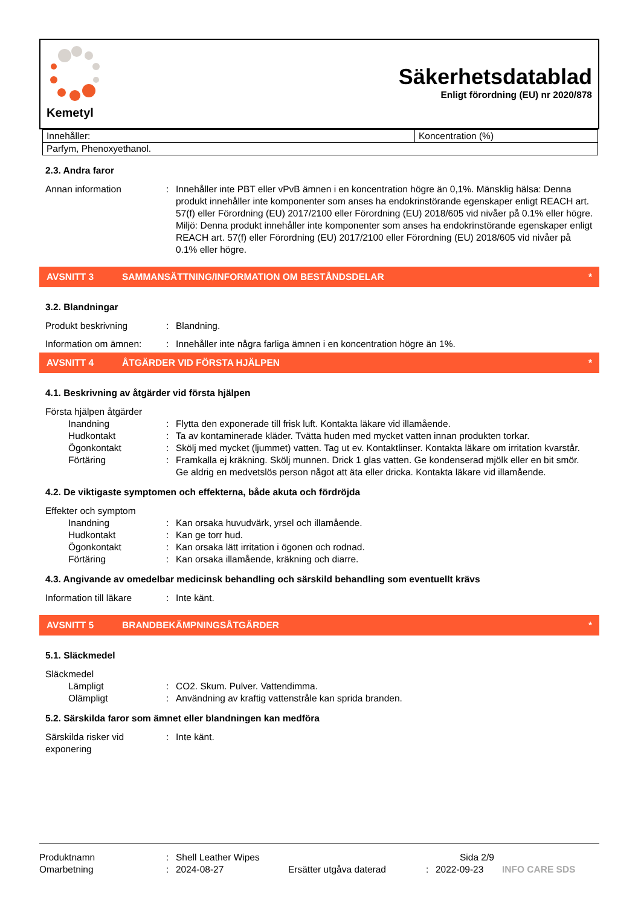Kemetyl
Säkerhetsdatablad
Enligt förordning (EU) nr 2020/878
| Innehåller: | Koncentration (%) |
| Parfym, Phenoxyethanol. | |
2.3. Andra faror
Annan information : Innehåller inte PBT eller vPvB ämnen i en koncentration högre än 0,1%. Mänsklig hälsa: Denna produkt innehåller inte komponenter som anses ha endokrinstörande egenskaper enligt REACH art. 57(f) eller Förordning (EU) 2017/2100 eller Förordning (EU) 2018/605 vid nivåer på 0.1% eller högre. Miljö: Denna produkt innehåller inte komponenter som anses ha endokrinstörande egenskaper enligt REACH art. 57(f) eller Förordning (EU) 2017/2100 eller Förordning (EU) 2018/605 vid nivåer på 0.1% eller högre.
AVSNITT 3 SAMMANSÄTTNING/INFORMATION OM BESTÅNDSDELAR *
3.2. Blandningar
Produkt beskrivning : Blandning.
Information om ämnen: : Innehåller inte några farliga ämnen i en koncentration högre än 1%.
AVSNITT 4 ÅTGÄRDER VID FÖRSTA HJÄLPEN *
4.1. Beskrivning av åtgärder vid första hjälpen
Första hjälpen åtgärder
Inandning : Flytta den exponerade till frisk luft. Kontakta läkare vid illamående.
Hudkontakt : Ta av kontaminerade kläder. Tvätta huden med mycket vatten innan produkten torkar.
Ögonkontakt : Skölj med mycket (ljummet) vatten. Tag ut ev. Kontaktlinser. Kontakta läkare om irritation kvarstår.
Förtäring : Framkalla ej kräkning. Skölj munnen. Drick 1 glas vatten. Ge kondenserad mjölk eller en bit smör. Ge aldrig en medvetslös person något att äta eller dricka. Kontakta läkare vid illamående.
4.2. De viktigaste symptomen och effekterna, både akuta och fördröjda
Effekter och symptom
Inandning : Kan orsaka huvudvärk, yrsel och illamående.
Hudkontakt : Kan ge torr hud.
Ögonkontakt : Kan orsaka lätt irritation i ögonen och rodnad.
Förtäring : Kan orsaka illamående, kräkning och diarre.
4.3. Angivande av omedelbar medicinsk behandling och särskild behandling som eventuellt krävs
Information till läkare
: Inte känt.
AVSNITT 5 BRANDBEKÄMPNINGSÅTGÄRDER *
5.1. Släckmedel
Släckmedel
Lämpligt : CO2. Skum. Pulver. Vattendimma.
Olämpligt : Användning av kraftig vattenstråle kan sprida branden.
5.2. Särskilda faror som ämnet eller blandningen kan medföra
Särskilda risker vid exponering
: Inte känt.
Produktnamn : Shell Leather Wipes Sida 2/9
Omarbetning : 2024-08-27 Ersätter utgåva daterad : 2022-09-23
INFO CARE SDS